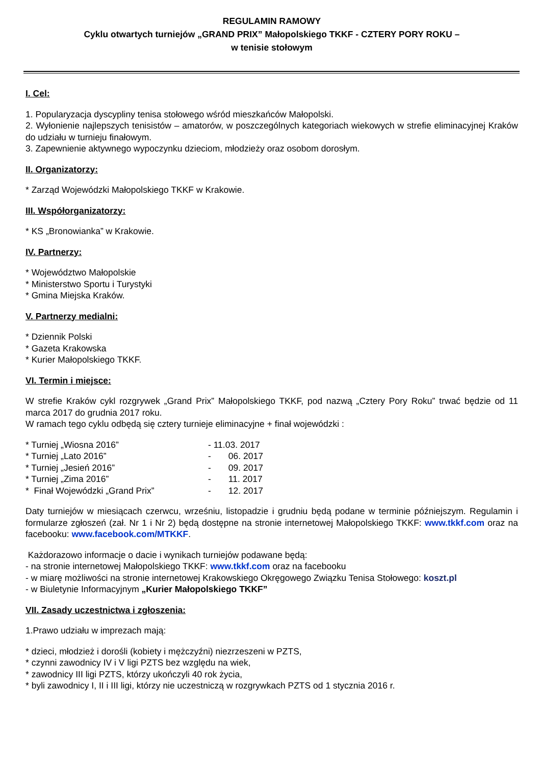REGULAMIN RAMOWY
Cyklu otwartych turniejów „GRAND PRIX” Małopolskiego TKKF - CZTERY PORY ROKU –
w tenisie stołowym
I. Cel:
1. Popularyzacja dyscypliny tenisa stołowego wśród mieszkańców Małopolski.
2. Wyłonienie najlepszych tenisistów – amatorów, w poszczególnych kategoriach wiekowych w strefie eliminacyjnej Kraków do udziału w turnieju finałowym.
3. Zapewnienie aktywnego wypoczynku dzieciom, młodzieży oraz osobom dorosłym.
II. Organizatorzy:
* Zarząd Wojewódzki Małopolskiego TKKF w Krakowie.
III. Współorganizatorzy:
* KS „Bronowianka” w Krakowie.
IV. Partnerzy:
* Województwo Małopolskie
* Ministerstwo Sportu i Turystyki
* Gmina Miejska Kraków.
V. Partnerzy medialni:
* Dziennik Polski
* Gazeta Krakowska
* Kurier Małopolskiego TKKF.
VI. Termin i miejsce:
W strefie Kraków cykl rozgrywek „Grand Prix” Małopolskiego TKKF, pod nazwą „Cztery Pory Roku” trwać będzie od 11 marca 2017 do grudnia 2017 roku.
W ramach tego cyklu odbędą się cztery turnieje eliminacyjne + finał wojewódzki :
* Turniej „Wiosna 2016” - 11.03. 2017
* Turniej „Lato 2016” - 06. 2017
* Turniej „Jesień 2016” - 09. 2017
* Turniej „Zima 2016” - 11. 2017
* Finał Wojewódzki „Grand Prix” - 12. 2017
Daty turniejów w miesiącach czerwcu, wrześniu, listopadzie i grudniu będą podane w terminie późniejszym. Regulamin i formularze zgłoszeń (zał. Nr 1 i Nr 2) będą dostępne na stronie internetowej Małopolskiego TKKF: www.tkkf.com oraz na facebooku: www.facebook.com/MTKKF.
Każdorazowo informacje o dacie i wynikach turniejów podawane będą:
- na stronie internetowej Małopolskiego TKKF: www.tkkf.com oraz na facebooku
- w miarę możliwości na stronie internetowej Krakowskiego Okręgowego Związku Tenisa Stołowego: koszt.pl
- w Biuletynie Informacyjnym „Kurier Małopolskiego TKKF”
VII. Zasady uczestnictwa i zgłoszenia:
1.Prawo udziału w imprezach mają:
* dzieci, młodzież i dorośli (kobiety i mężczyźni) niezrzeszeni w PZTS,
* czynni zawodnicy IV i V ligi PZTS bez względu na wiek,
* zawodnicy III ligi PZTS, którzy ukończyli 40 rok życia,
* byli zawodnicy I, II i III ligi, którzy nie uczestniczą w rozgrywkach PZTS od 1 stycznia 2016 r.